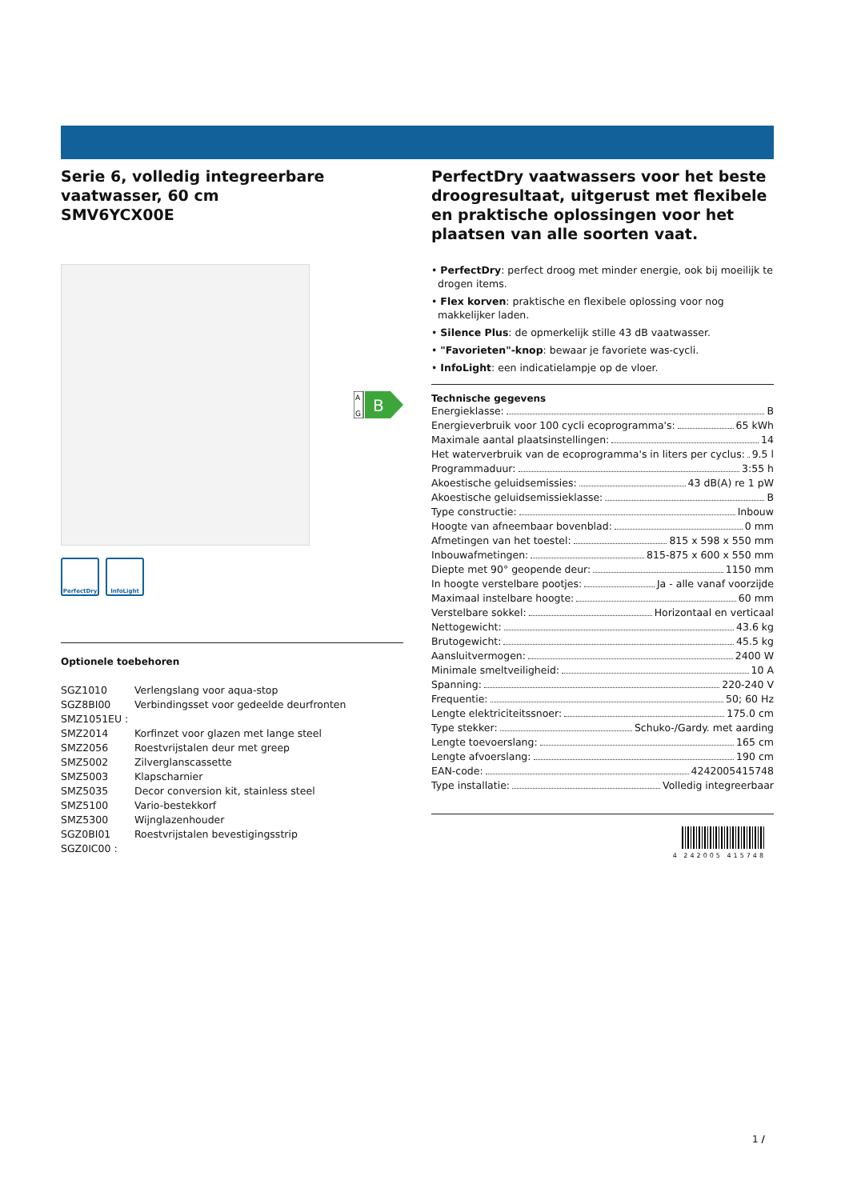Serie 6, volledig integreerbare vaatwasser, 60 cm
SMV6YCX00E
A
G
B
PerfectDry InfoLight
Optionele toebehoren
| SGZ1010 | Verlengslang voor aqua-stop |
| SGZ8BI00 | Verbindingsset voor gedeelde deurfronten |
| SMZ1051EU : | |
| SMZ2014 | Korfinzet voor glazen met lange steel |
| SMZ2056 | Roestvrijstalen deur met greep |
| SMZ5002 | Zilverglanscassette |
| SMZ5003 | Klapscharnier |
| SMZ5035 | Decor conversion kit, stainless steel |
| SMZ5100 | Vario-bestekkorf |
| SMZ5300 | Wijnglazenhouder |
| SGZ0BI01 | Roestvrijstalen bevestigingsstrip |
| SGZ0IC00 : | |
PerfectDry vaatwassers voor het beste droogresultaat, uitgerust met flexibele en praktische oplossingen voor het plaatsen van alle soorten vaat.
• PerfectDry: perfect droog met minder energie, ook bij moeilijk te drogen items.
• Flex korven: praktische en flexibele oplossing voor nog makkelijker laden.
• Silence Plus: de opmerkelijk stille 43 dB vaatwasser.
• "Favorieten"-knop: bewaar je favoriete was-cycli.
• InfoLight: een indicatielampje op de vloer.
Technische gegevens
Energieklasse: B
Energieverbruik voor 100 cycli ecoprogramma's: 65 kWh
Maximale aantal plaatsinstellingen: 14
Het waterverbruik van de ecoprogramma's in liters per cyclus: 9.5 l
Programmaduur: 3:55 h
Akoestische geluidsemissies: 43 dB(A) re 1 pW
Akoestische geluidsemissieklasse: B
Type constructie: Inbouw
Hoogte van afneembaar bovenblad: 0 mm
Afmetingen van het toestel: 815 x 598 x 550 mm
Inbouwafmetingen: 815-875 x 600 x 550 mm
Diepte met 90° geopende deur: 1150 mm
In hoogte verstelbare pootjes: Ja - alle vanaf voorzijde
Maximaal instelbare hoogte: 60 mm
Verstelbare sokkel: Horizontaal en verticaal
Nettogewicht: 43.6 kg
Brutogewicht: 45.5 kg
Aansluitvermogen: 2400 W
Minimale smeltveiligheid: 10 A
Spanning: 220-240 V
Frequentie: 50; 60 Hz
Lengte elektriciteitssnoer: 175.0 cm
Type stekker: Schuko-/Gardy. met aarding
Lengte toevoerslang: 165 cm
Lengte afvoerslang: 190 cm
EAN-code: 4242005415748
Type installatie: Volledig integreerbaar
4 242005 415748
1 /